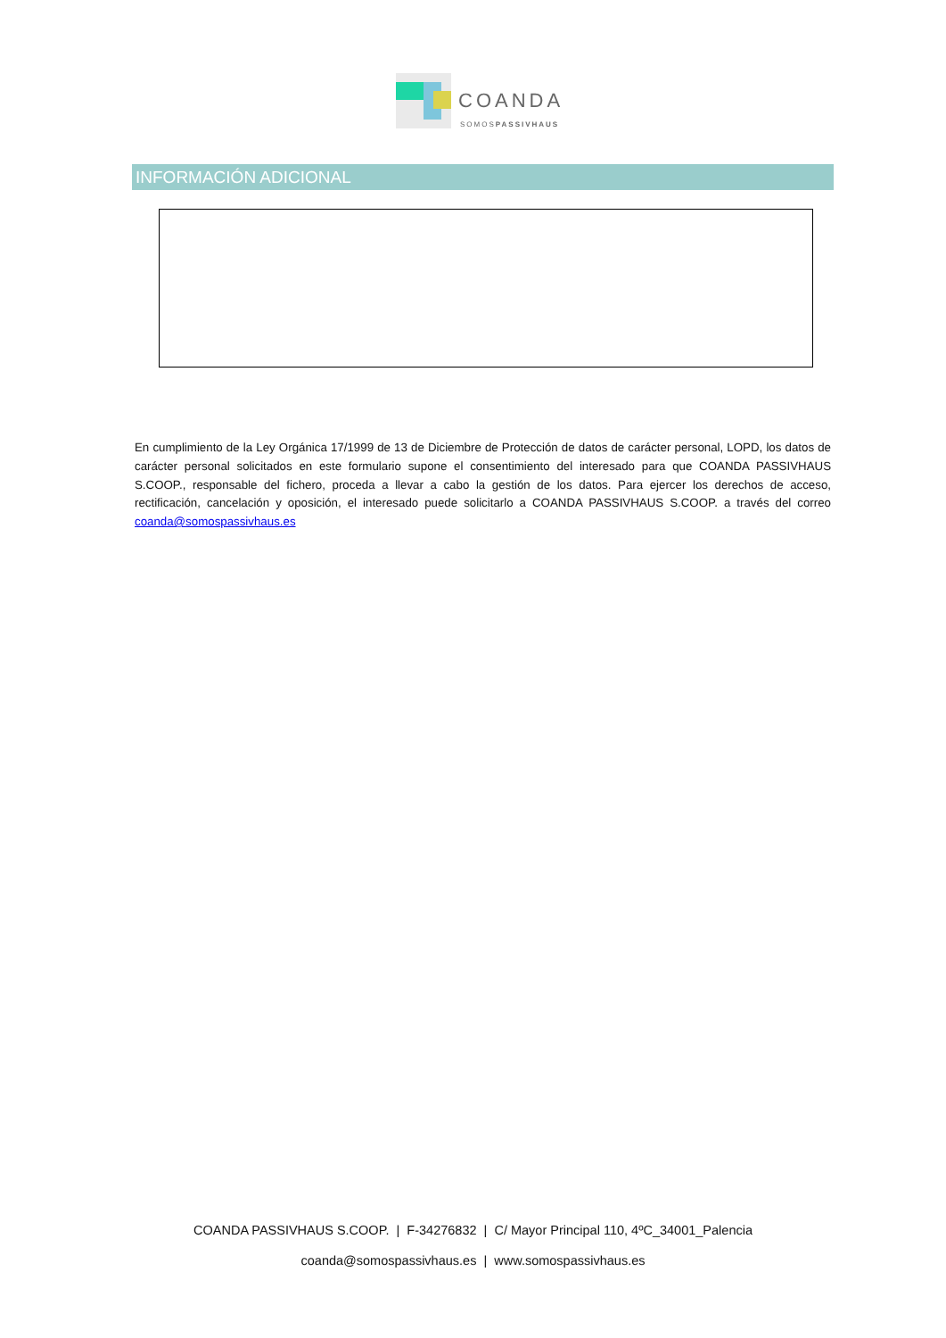COANDA
SOMOSPASSIVHAUS
INFORMACIÓN ADICIONAL
En cumplimiento de la Ley Orgánica 17/1999 de 13 de Diciembre de Protección de datos de carácter personal, LOPD, los datos de carácter personal solicitados en este formulario supone el consentimiento del interesado para que COANDA PASSIVHAUS S.COOP., responsable del fichero, proceda a llevar a cabo la gestión de los datos. Para ejercer los derechos de acceso, rectificación, cancelación y oposición, el interesado puede solicitarlo a COANDA PASSIVHAUS S.COOP. a través del correo coanda@somospassivhaus.es
COANDA PASSIVHAUS S.COOP. | F-34276832 | C/ Mayor Principal 110, 4ºC_34001_Palencia
coanda@somospassivhaus.es | www.somospassivhaus.es